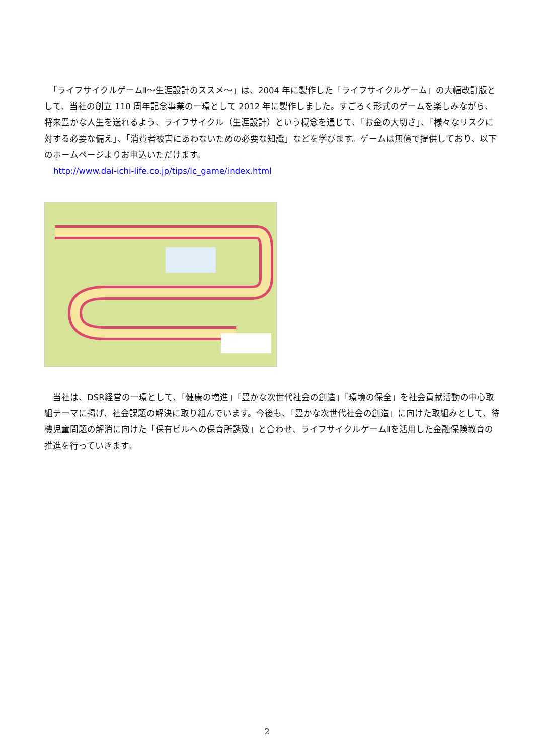「ライフサイクルゲームⅡ～生涯設計のススメ～」は、2004 年に製作した「ライフサイクルゲーム」の大幅改訂版として、当社の創立 110 周年記念事業の一環として 2012 年に製作しました。すごろく形式のゲームを楽しみながら、将来豊かな人生を送れるよう、ライフサイクル（生涯設計）という概念を通じて、「お金の大切さ」、「様々なリスクに対する必要な備え」、「消費者被害にあわないための必要な知識」などを学びます。ゲームは無償で提供しており、以下のホームページよりお申込いただけます。
http://www.dai-ichi-life.co.jp/tips/lc_game/index.html
　当社は、DSR経営の一環として、「健康の増進」「豊かな次世代社会の創造」「環境の保全」を社会貢献活動の中心取組テーマに掲げ、社会課題の解決に取り組んでいます。今後も、「豊かな次世代社会の創造」に向けた取組みとして、待機児童問題の解消に向けた「保有ビルへの保育所誘致」と合わせ、ライフサイクルゲームⅡを活用した金融保険教育の推進を行っていきます。
2